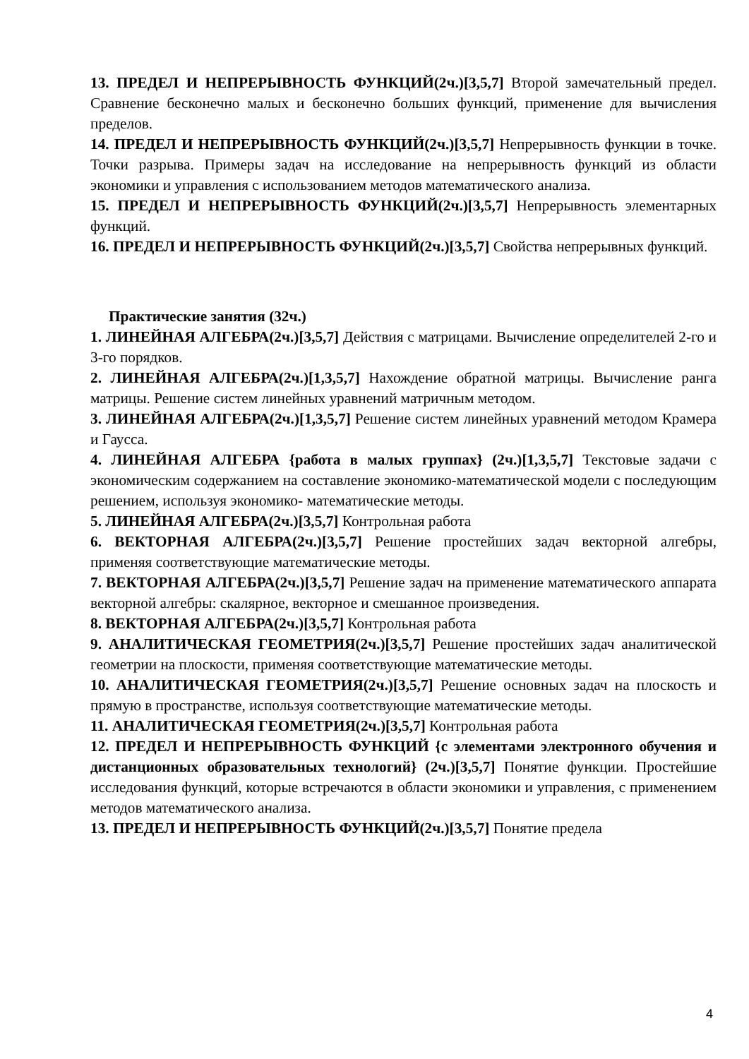13. ПРЕДЕЛ И НЕПРЕРЫВНОСТЬ ФУНКЦИЙ(2ч.)[3,5,7] Второй замечательный предел. Сравнение бесконечно малых и бесконечно больших функций, применение для вычисления пределов.
14. ПРЕДЕЛ И НЕПРЕРЫВНОСТЬ ФУНКЦИЙ(2ч.)[3,5,7] Непрерывность функции в точке. Точки разрыва. Примеры задач на исследование на непрерывность функций из области экономики и управления с использованием методов математического анализа.
15. ПРЕДЕЛ И НЕПРЕРЫВНОСТЬ ФУНКЦИЙ(2ч.)[3,5,7] Непрерывность элементарных функций.
16. ПРЕДЕЛ И НЕПРЕРЫВНОСТЬ ФУНКЦИЙ(2ч.)[3,5,7] Свойства непрерывных функций.
Практические занятия (32ч.)
1. ЛИНЕЙНАЯ АЛГЕБРА(2ч.)[3,5,7] Действия с матрицами. Вычисление определителей 2-го и 3-го порядков.
2. ЛИНЕЙНАЯ АЛГЕБРА(2ч.)[1,3,5,7] Нахождение обратной матрицы. Вычисление ранга матрицы. Решение систем линейных уравнений матричным методом.
3. ЛИНЕЙНАЯ АЛГЕБРА(2ч.)[1,3,5,7] Решение систем линейных уравнений методом Крамера и Гаусса.
4. ЛИНЕЙНАЯ АЛГЕБРА {работа в малых группах} (2ч.)[1,3,5,7] Текстовые задачи с экономическим содержанием на составление экономико-математической модели с последующим решением, используя экономико- математические методы.
5. ЛИНЕЙНАЯ АЛГЕБРА(2ч.)[3,5,7] Контрольная работа
6. ВЕКТОРНАЯ АЛГЕБРА(2ч.)[3,5,7] Решение простейших задач векторной алгебры, применяя соответствующие математические методы.
7. ВЕКТОРНАЯ АЛГЕБРА(2ч.)[3,5,7] Решение задач на применение математического аппарата векторной алгебры: скалярное, векторное и смешанное произведения.
8. ВЕКТОРНАЯ АЛГЕБРА(2ч.)[3,5,7] Контрольная работа
9. АНАЛИТИЧЕСКАЯ ГЕОМЕТРИЯ(2ч.)[3,5,7] Решение простейших задач аналитической геометрии на плоскости, применяя соответствующие математические методы.
10. АНАЛИТИЧЕСКАЯ ГЕОМЕТРИЯ(2ч.)[3,5,7] Решение основных задач на плоскость и прямую в пространстве, используя соответствующие математические методы.
11. АНАЛИТИЧЕСКАЯ ГЕОМЕТРИЯ(2ч.)[3,5,7] Контрольная работа
12. ПРЕДЕЛ И НЕПРЕРЫВНОСТЬ ФУНКЦИЙ {с элементами электронного обучения и дистанционных образовательных технологий} (2ч.)[3,5,7] Понятие функции. Простейшие исследования функций, которые встречаются в области экономики и управления, с применением методов математического анализа.
13. ПРЕДЕЛ И НЕПРЕРЫВНОСТЬ ФУНКЦИЙ(2ч.)[3,5,7] Понятие предела
4